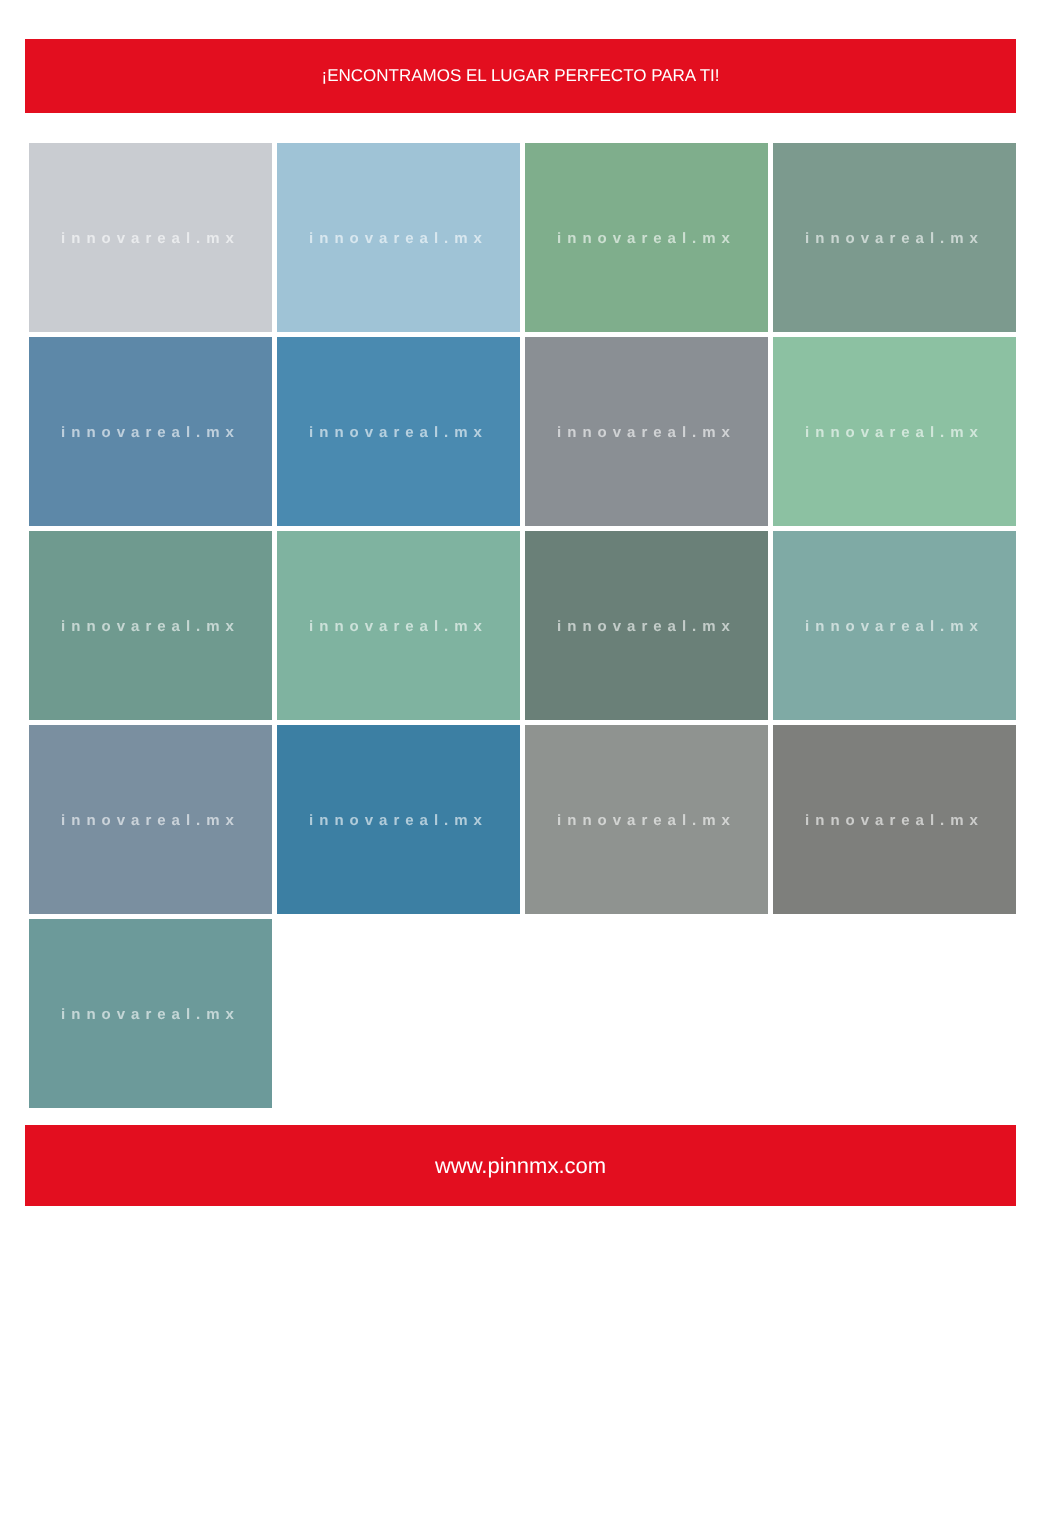¡ENCONTRAMOS EL LUGAR PERFECTO PARA TI!
innovareal.mx
innovareal.mx
innovareal.mx
innovareal.mx
innovareal.mx
innovareal.mx
innovareal.mx
innovareal.mx
innovareal.mx
innovareal.mx
innovareal.mx
innovareal.mx
innovareal.mx
innovareal.mx
innovareal.mx
innovareal.mx
innovareal.mx
www.pinnmx.com